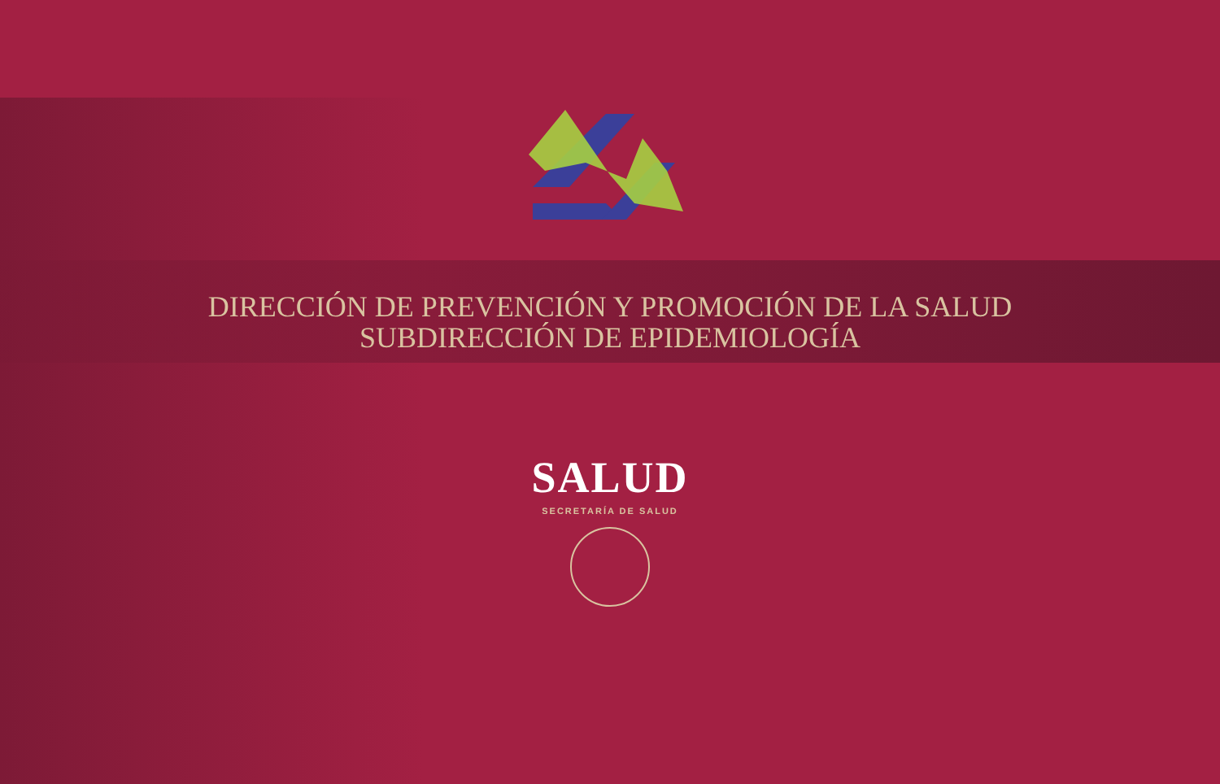DIRECCIÓN DE PREVENCIÓN Y PROMOCIÓN DE LA SALUD
SUBDIRECCIÓN DE EPIDEMIOLOGÍA
SALUD
SECRETARÍA DE SALUD